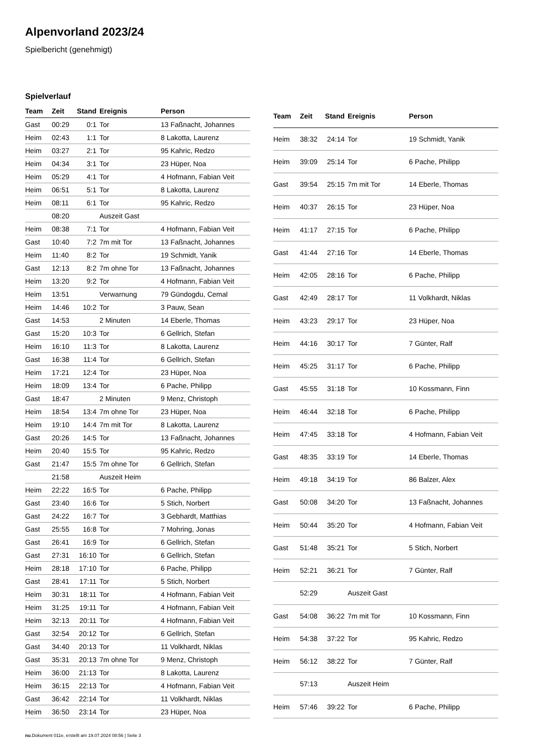Alpenvorland 2023/24
Spielbericht (genehmigt)
Spielverlauf
| Team | Zeit | Stand | Ereignis | Person |
| --- | --- | --- | --- | --- |
| Gast | 00:29 | 0:1 | Tor | 13 Faßnacht, Johannes |
| Heim | 02:43 | 1:1 | Tor | 8 Lakotta, Laurenz |
| Heim | 03:27 | 2:1 | Tor | 95 Kahric, Redzo |
| Heim | 04:34 | 3:1 | Tor | 23 Hüper, Noa |
| Heim | 05:29 | 4:1 | Tor | 4 Hofmann, Fabian Veit |
| Heim | 06:51 | 5:1 | Tor | 8 Lakotta, Laurenz |
| Heim | 08:11 | 6:1 | Tor | 95 Kahric, Redzo |
| | 08:20 | | Auszeit Gast | |
| Heim | 08:38 | 7:1 | Tor | 4 Hofmann, Fabian Veit |
| Gast | 10:40 | 7:2 | 7m mit Tor | 13 Faßnacht, Johannes |
| Heim | 11:40 | 8:2 | Tor | 19 Schmidt, Yanik |
| Gast | 12:13 | 8:2 | 7m ohne Tor | 13 Faßnacht, Johannes |
| Heim | 13:20 | 9:2 | Tor | 4 Hofmann, Fabian Veit |
| Heim | 13:51 | | Verwarnung | 79 Gündogdu, Cemal |
| Heim | 14:46 | 10:2 | Tor | 3 Pauw, Sean |
| Gast | 14:53 | | 2 Minuten | 14 Eberle, Thomas |
| Gast | 15:20 | 10:3 | Tor | 6 Gellrich, Stefan |
| Heim | 16:10 | 11:3 | Tor | 8 Lakotta, Laurenz |
| Gast | 16:38 | 11:4 | Tor | 6 Gellrich, Stefan |
| Heim | 17:21 | 12:4 | Tor | 23 Hüper, Noa |
| Heim | 18:09 | 13:4 | Tor | 6 Pache, Philipp |
| Gast | 18:47 | | 2 Minuten | 9 Menz, Christoph |
| Heim | 18:54 | 13:4 | 7m ohne Tor | 23 Hüper, Noa |
| Heim | 19:10 | 14:4 | 7m mit Tor | 8 Lakotta, Laurenz |
| Gast | 20:26 | 14:5 | Tor | 13 Faßnacht, Johannes |
| Heim | 20:40 | 15:5 | Tor | 95 Kahric, Redzo |
| Gast | 21:47 | 15:5 | 7m ohne Tor | 6 Gellrich, Stefan |
| | 21:58 | | Auszeit Heim | |
| Heim | 22:22 | 16:5 | Tor | 6 Pache, Philipp |
| Gast | 23:40 | 16:6 | Tor | 5 Stich, Norbert |
| Gast | 24:22 | 16:7 | Tor | 3 Gebhardt, Matthias |
| Gast | 25:55 | 16:8 | Tor | 7 Mohring, Jonas |
| Gast | 26:41 | 16:9 | Tor | 6 Gellrich, Stefan |
| Gast | 27:31 | 16:10 | Tor | 6 Gellrich, Stefan |
| Heim | 28:18 | 17:10 | Tor | 6 Pache, Philipp |
| Gast | 28:41 | 17:11 | Tor | 5 Stich, Norbert |
| Heim | 30:31 | 18:11 | Tor | 4 Hofmann, Fabian Veit |
| Heim | 31:25 | 19:11 | Tor | 4 Hofmann, Fabian Veit |
| Heim | 32:13 | 20:11 | Tor | 4 Hofmann, Fabian Veit |
| Gast | 32:54 | 20:12 | Tor | 6 Gellrich, Stefan |
| Gast | 34:40 | 20:13 | Tor | 11 Volkhardt, Niklas |
| Gast | 35:31 | 20:13 | 7m ohne Tor | 9 Menz, Christoph |
| Heim | 36:00 | 21:13 | Tor | 8 Lakotta, Laurenz |
| Heim | 36:15 | 22:13 | Tor | 4 Hofmann, Fabian Veit |
| Gast | 36:42 | 22:14 | Tor | 11 Volkhardt, Niklas |
| Heim | 36:50 | 23:14 | Tor | 23 Hüper, Noa |
| Team | Zeit | Stand | Ereignis | Person |
| --- | --- | --- | --- | --- |
| Heim | 38:32 | 24:14 | Tor | 19 Schmidt, Yanik |
| Heim | 39:09 | 25:14 | Tor | 6 Pache, Philipp |
| Gast | 39:54 | 25:15 | 7m mit Tor | 14 Eberle, Thomas |
| Heim | 40:37 | 26:15 | Tor | 23 Hüper, Noa |
| Heim | 41:17 | 27:15 | Tor | 6 Pache, Philipp |
| Gast | 41:44 | 27:16 | Tor | 14 Eberle, Thomas |
| Heim | 42:05 | 28:16 | Tor | 6 Pache, Philipp |
| Gast | 42:49 | 28:17 | Tor | 11 Volkhardt, Niklas |
| Heim | 43:23 | 29:17 | Tor | 23 Hüper, Noa |
| Heim | 44:16 | 30:17 | Tor | 7 Günter, Ralf |
| Heim | 45:25 | 31:17 | Tor | 6 Pache, Philipp |
| Gast | 45:55 | 31:18 | Tor | 10 Kossmann, Finn |
| Heim | 46:44 | 32:18 | Tor | 6 Pache, Philipp |
| Heim | 47:45 | 33:18 | Tor | 4 Hofmann, Fabian Veit |
| Gast | 48:35 | 33:19 | Tor | 14 Eberle, Thomas |
| Heim | 49:18 | 34:19 | Tor | 86 Balzer, Alex |
| Gast | 50:08 | 34:20 | Tor | 13 Faßnacht, Johannes |
| Heim | 50:44 | 35:20 | Tor | 4 Hofmann, Fabian Veit |
| Gast | 51:48 | 35:21 | Tor | 5 Stich, Norbert |
| Heim | 52:21 | 36:21 | Tor | 7 Günter, Ralf |
| | 52:29 | | Auszeit Gast | |
| Gast | 54:08 | 36:22 | 7m mit Tor | 10 Kossmann, Finn |
| Heim | 54:38 | 37:22 | Tor | 95 Kahric, Redzo |
| Heim | 56:12 | 38:22 | Tor | 7 Günter, Ralf |
| | 57:13 | | Auszeit Heim | |
| Heim | 57:46 | 39:22 | Tor | 6 Pache, Philipp |
nu.Dokument 011e, erstellt am 19.07.2024 08:56 | Seite 3